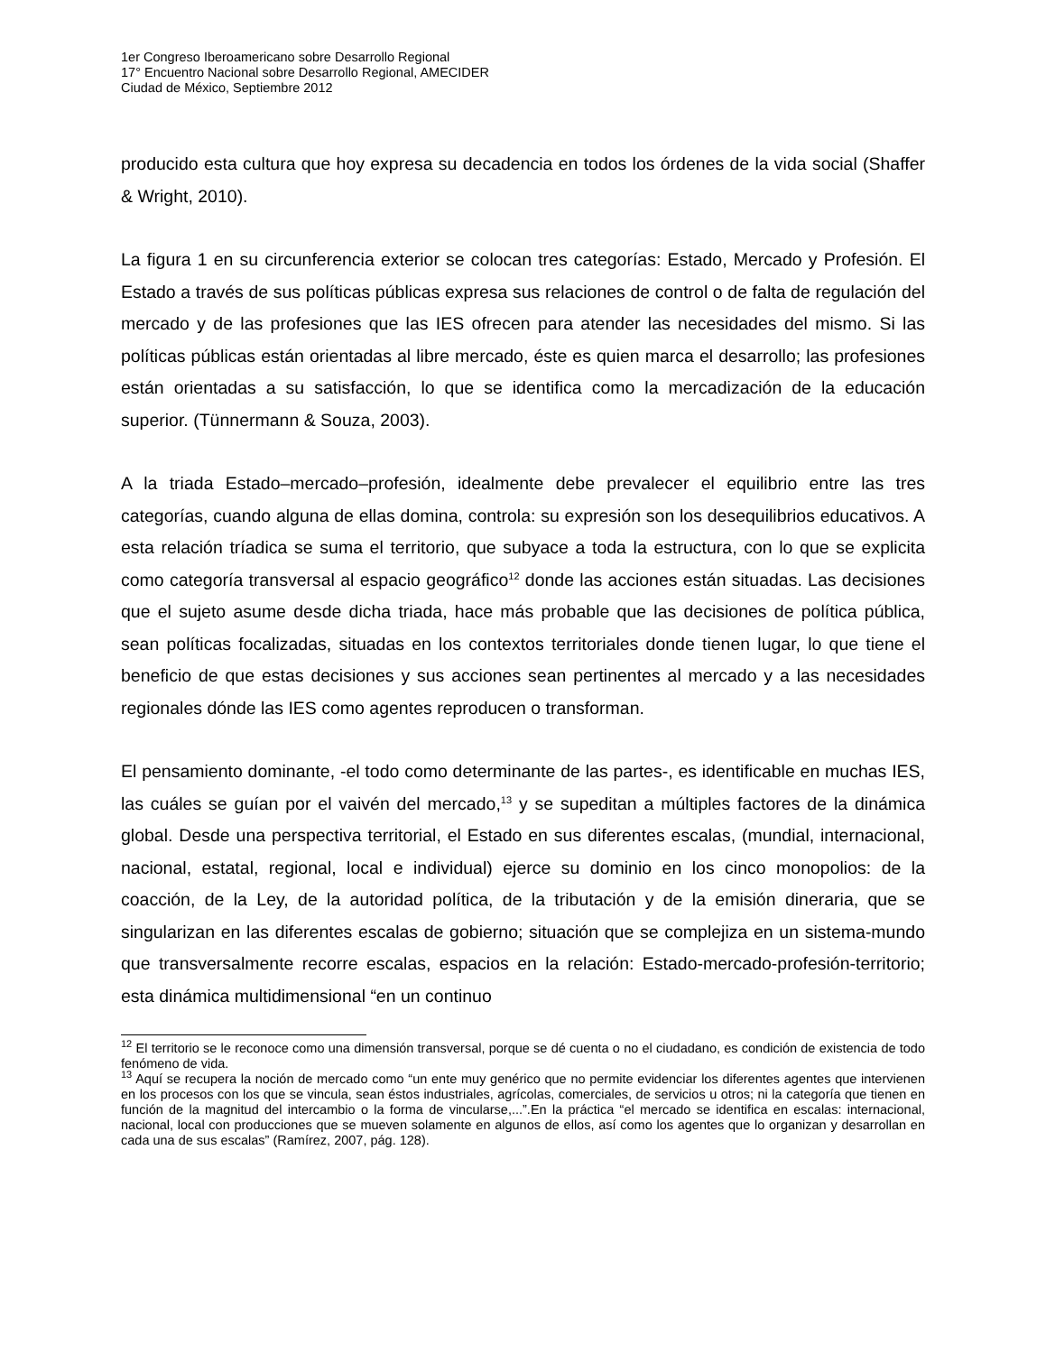1er Congreso Iberoamericano sobre Desarrollo Regional
17° Encuentro Nacional sobre Desarrollo Regional, AMECIDER
Ciudad de México, Septiembre 2012
producido esta cultura que hoy expresa su decadencia en todos los órdenes de la vida social (Shaffer & Wright, 2010).
La figura 1 en su circunferencia exterior se colocan tres categorías: Estado, Mercado y Profesión. El Estado a través de sus políticas públicas expresa sus relaciones de control o de falta de regulación del mercado y de las profesiones que las IES ofrecen para atender las necesidades del mismo. Si las políticas públicas están orientadas al libre mercado, éste es quien marca el desarrollo; las profesiones están orientadas a su satisfacción, lo que se identifica como la mercadización de la educación superior. (Tünnermann & Souza, 2003).
A la triada Estado–mercado–profesión, idealmente debe prevalecer el equilibrio entre las tres categorías, cuando alguna de ellas domina, controla: su expresión son los desequilibrios educativos. A esta relación tríadica se suma el territorio, que subyace a toda la estructura, con lo que se explicita como categoría transversal al espacio geográfico<sup>12</sup> donde las acciones están situadas. Las decisiones que el sujeto asume desde dicha triada, hace más probable que las decisiones de política pública, sean políticas focalizadas, situadas en los contextos territoriales donde tienen lugar, lo que tiene el beneficio de que estas decisiones y sus acciones sean pertinentes al mercado y a las necesidades regionales dónde las IES como agentes reproducen o transforman.
El pensamiento dominante, -el todo como determinante de las partes-, es identificable en muchas IES, las cuáles se guían por el vaivén del mercado,<sup>13</sup> y se supeditan a múltiples factores de la dinámica global. Desde una perspectiva territorial, el Estado en sus diferentes escalas, (mundial, internacional, nacional, estatal, regional, local e individual) ejerce su dominio en los cinco monopolios: de la coacción, de la Ley, de la autoridad política, de la tributación y de la emisión dineraria, que se singularizan en las diferentes escalas de gobierno; situación que se complejiza en un sistema-mundo que transversalmente recorre escalas, espacios en la relación: Estado-mercado-profesión-territorio; esta dinámica multidimensional “en un continuo
<sup>12</sup> El territorio se le reconoce como una dimensión transversal, porque se dé cuenta o no el ciudadano, es condición de existencia de todo fenómeno de vida.
<sup>13</sup> Aquí se recupera la noción de mercado como “un ente muy genérico que no permite evidenciar los diferentes agentes que intervienen en los procesos con los que se vincula, sean éstos industriales, agrícolas, comerciales, de servicios u otros; ni la categoría que tienen en función de la magnitud del intercambio o la forma de vincularse,...”.En la práctica “el mercado se identifica en escalas: internacional, nacional, local con producciones que se mueven solamente en algunos de ellos, así como los agentes que lo organizan y desarrollan en cada una de sus escalas” (Ramírez, 2007, pág. 128).